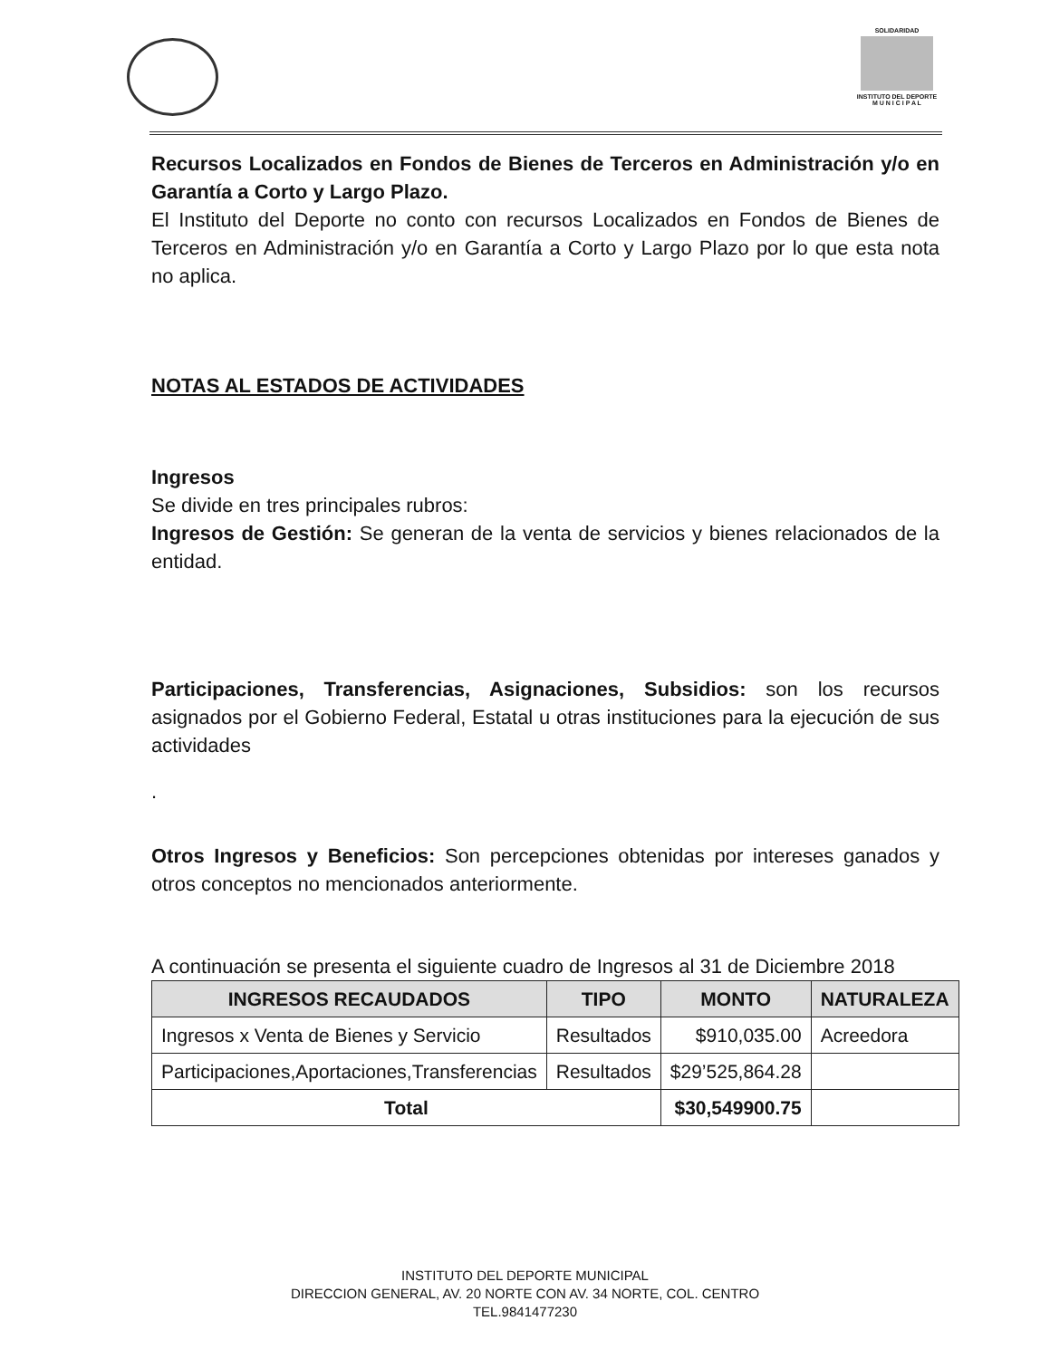SOLIDARIDAD
INSTITUTO DEL DEPORTE
M U N I C I P A L
Recursos Localizados en Fondos de Bienes de Terceros en Administración y/o en Garantía a Corto y Largo Plazo.
El Instituto del Deporte no conto con recursos Localizados en Fondos de Bienes de Terceros en Administración y/o en Garantía a Corto y Largo Plazo por lo que esta nota no aplica.
NOTAS AL ESTADOS DE ACTIVIDADES
Ingresos
Se divide en tres principales rubros:
Ingresos de Gestión: Se generan de la venta de servicios y bienes relacionados de la entidad.
Participaciones, Transferencias, Asignaciones, Subsidios: son los recursos asignados por el Gobierno Federal, Estatal u otras instituciones para la ejecución de sus actividades
.
Otros Ingresos y Beneficios: Son percepciones obtenidas por intereses ganados y otros conceptos no mencionados anteriormente.
A continuación se presenta el siguiente cuadro de Ingresos al 31 de Diciembre 2018
| INGRESOS RECAUDADOS | TIPO | MONTO | NATURALEZA |
| --- | --- | --- | --- |
| Ingresos x Venta de Bienes y Servicio | Resultados | $910,035.00 | Acreedora |
| Participaciones,Aportaciones,Transferencias | Resultados | $29’525,864.28 | |
| Total | | $30,549900.75 | |
INSTITUTO DEL DEPORTE MUNICIPAL
DIRECCION GENERAL, AV. 20 NORTE CON AV. 34 NORTE, COL. CENTRO
TEL.9841477230